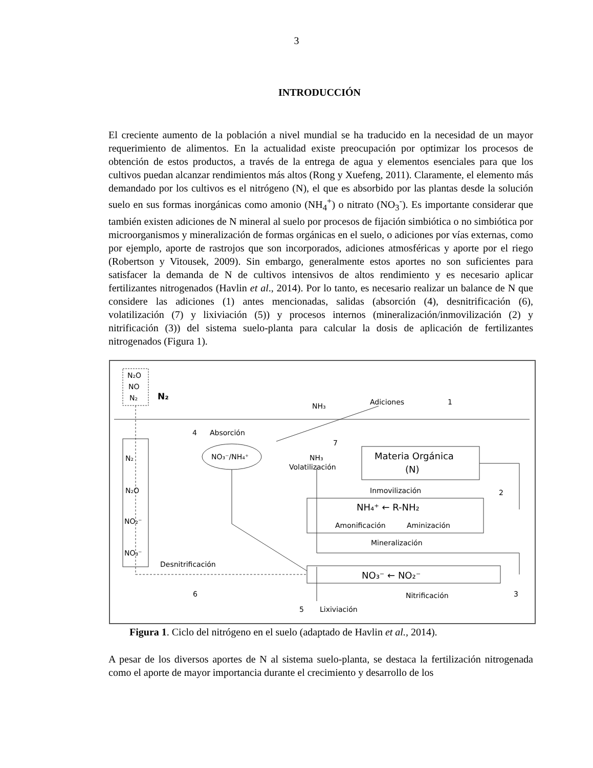3
INTRODUCCIÓN
El creciente aumento de la población a nivel mundial se ha traducido en la necesidad de un mayor requerimiento de alimentos. En la actualidad existe preocupación por optimizar los procesos de obtención de estos productos, a través de la entrega de agua y elementos esenciales para que los cultivos puedan alcanzar rendimientos más altos (Rong y Xuefeng, 2011). Claramente, el elemento más demandado por los cultivos es el nitrógeno (N), el que es absorbido por las plantas desde la solución suelo en sus formas inorgánicas como amonio (NH<sub>4</sub><sup>+</sup>) o nitrato (NO<sub>3</sub><sup>-</sup>). Es importante considerar que también existen adiciones de N mineral al suelo por procesos de fijación simbiótica o no simbiótica por microorganismos y mineralización de formas orgánicas en el suelo, o adiciones por vías externas, como por ejemplo, aporte de rastrojos que son incorporados, adiciones atmosféricas y aporte por el riego (Robertson y Vitousek, 2009). Sin embargo, generalmente estos aportes no son suficientes para satisfacer la demanda de N de cultivos intensivos de altos rendimiento y es necesario aplicar fertilizantes nitrogenados (Havlin et al., 2014). Por lo tanto, es necesario realizar un balance de N que considere las adiciones (1) antes mencionadas, salidas (absorción (4), desnitrificación (6), volatilización (7) y lixiviación (5)) y procesos internos (mineralización/inmovilización (2) y nitrificación (3)) del sistema suelo-planta para calcular la dosis de aplicación de fertilizantes nitrogenados (Figura 1).
N₂O
NO
N₂
N₂
NH₃
Adiciones
1
4
Absorción
NO₃⁻/NH₄⁺
7
NH₃
Volatilización
Materia Orgánica
(Norg)
Inmovilización
2
NH₄⁺ ← R-NH₂
Amonificación
Aminización
Mineralización
N₂
N₂O
NO₂⁻
NO₃⁻
Desnitrificación
NO₃⁻ ← NO₂⁻
6
3
Nitrificación
5
Lixiviación
Figura 1. Ciclo del nitrógeno en el suelo (adaptado de Havlin et al., 2014).
A pesar de los diversos aportes de N al sistema suelo-planta, se destaca la fertilización nitrogenada como el aporte de mayor importancia durante el crecimiento y desarrollo de los